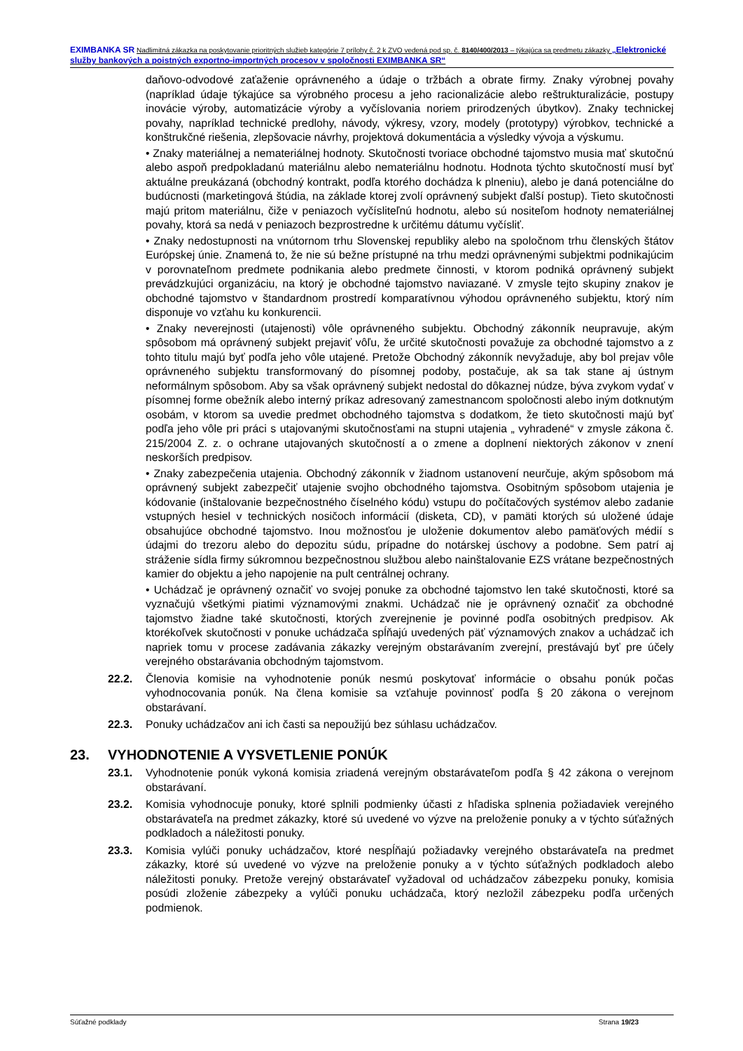EXIMBANKA SR Nadlimitná zákazka na poskytovanie prioritných služieb kategórie 7 prílohy č. 2 k ZVO vedená pod sp. č. 8140/400/2013 – týkajúca sa predmetu zákazky „Elektronické služby bankových a poistných exportno-importných procesov v spoločnosti EXIMBANKA SR“
daňovo-odvodové zaťaženie oprávneného a údaje o tržbách a obrate firmy. Znaky výrobnej povahy (napríklad údaje týkajúce sa výrobného procesu a jeho racionalizácie alebo reštrukturalizácie, postupy inovácie výroby, automatizácie výroby a vyčíslovania noriem prirodzených úbytkov). Znaky technickej povahy, napríklad technické predlohy, návody, výkresy, vzory, modely (prototypy) výrobkov, technické a konštrukčné riešenia, zlepšovacie návrhy, projektová dokumentácia a výsledky vývoja a výskumu.
• Znaky materiálnej a nemateriálnej hodnoty. Skutočnosti tvoriace obchodné tajomstvo musia mať skutočnú alebo aspoň predpokladanú materiálnu alebo nemateriálnu hodnotu. Hodnota týchto skutočností musí byť aktuálne preukázaná (obchodný kontrakt, podľa ktorého dochádza k plneniu), alebo je daná potenciálne do budúcnosti (marketingová štúdia, na základe ktorej zvolí oprávnený subjekt ďalší postup). Tieto skutočnosti majú pritom materiálnu, čiže v peniazoch vyčísliteľnú hodnotu, alebo sú nositeľom hodnoty nemateriálnej povahy, ktorá sa nedá v peniazoch bezprostredne k určitému dátumu vyčísliť.
• Znaky nedostupnosti na vnútornom trhu Slovenskej republiky alebo na spoločnom trhu členských štátov Európskej únie. Znamená to, že nie sú bežne prístupné na trhu medzi oprávnenými subjektmi podnikajúcim v porovnateľnom predmete podnikania alebo predmete činnosti, v ktorom podniká oprávnený subjekt prevádzkujúci organizáciu, na ktorý je obchodné tajomstvo naviazané. V zmysle tejto skupiny znakov je obchodné tajomstvo v štandardnom prostredí komparatívnou výhodou oprávneného subjektu, ktorý ním disponuje vo vzťahu ku konkurencii.
• Znaky neverejnosti (utajenosti) vôle oprávneného subjektu. Obchodný zákonník neupravuje, akým spôsobom má oprávnený subjekt prejaviť vôľu, že určité skutočnosti považuje za obchodné tajomstvo a z tohto titulu majú byť podľa jeho vôle utajené. Pretože Obchodný zákonník nevyžaduje, aby bol prejav vôle oprávneného subjektu transformovaný do písomnej podoby, postačuje, ak sa tak stane aj ústnym neformálnym spôsobom. Aby sa však oprávnený subjekt nedostal do dôkaznej núdze, býva zvykom vydať v písomnej forme obežník alebo interný príkaz adresovaný zamestnancom spoločnosti alebo iným dotknutým osobám, v ktorom sa uvedie predmet obchodného tajomstva s dodatkom, že tieto skutočnosti majú byť podľa jeho vôle pri práci s utajovanými skutočnosťami na stupni utajenia „ vyhradené“ v zmysle zákona č. 215/2004 Z. z. o ochrane utajovaných skutočností a o zmene a doplnení niektorých zákonov v znení neskorších predpisov.
• Znaky zabezpečenia utajenia. Obchodný zákonník v žiadnom ustanovení neurčuje, akým spôsobom má oprávnený subjekt zabezpečiť utajenie svojho obchodného tajomstva. Osobitným spôsobom utajenia je kódovanie (inštalovanie bezpečnostného číselného kódu) vstupu do počítačových systémov alebo zadanie vstupných hesiel v technických nosičoch informácií (disketa, CD), v pamäti ktorých sú uložené údaje obsahujúce obchodné tajomstvo. Inou možnosťou je uloženie dokumentov alebo pamäťových médií s údajmi do trezoru alebo do depozitu súdu, prípadne do notárskej úschovy a podobne. Sem patrí aj stráženie sídla firmy súkromnou bezpečnostnou službou alebo nainštalovanie EZS vrátane bezpečnostných kamier do objektu a jeho napojenie na pult centrálnej ochrany.
• Uchádzač je oprávnený označiť vo svojej ponuke za obchodné tajomstvo len také skutočnosti, ktoré sa vyznačujú všetkými piatimi významovými znakmi. Uchádzač nie je oprávnený označiť za obchodné tajomstvo žiadne také skutočnosti, ktorých zverejnenie je povinné podľa osobitných predpisov. Ak ktorékoľvek skutočnosti v ponuke uchádzača spĺňajú uvedených päť významových znakov a uchádzač ich napriek tomu v procese zadávania zákazky verejným obstarávaním zverejní, prestávajú byť pre účely verejného obstarávania obchodným tajomstvom.
22.2. Členovia komisie na vyhodnotenie ponúk nesmú poskytovať informácie o obsahu ponúk počas vyhodnocovania ponúk. Na člena komisie sa vzťahuje povinnosť podľa § 20 zákona o verejnom obstarávaní.
22.3. Ponuky uchádzačov ani ich časti sa nepoužijú bez súhlasu uchádzačov.
23. VYHODNOTENIE A VYSVETLENIE PONÚK
23.1. Vyhodnotenie ponúk vykoná komisia zriadená verejným obstarávateľom podľa § 42 zákona o verejnom obstarávaní.
23.2. Komisia vyhodnocuje ponuky, ktoré splnili podmienky účasti z hľadiska splnenia požiadaviek verejného obstarávateľa na predmet zákazky, ktoré sú uvedené vo výzve na preloženie ponuky a v týchto súťažných podkladoch a náležitosti ponuky.
23.3. Komisia vylúči ponuky uchádzačov, ktoré nespĺňajú požiadavky verejného obstarávateľa na predmet zákazky, ktoré sú uvedené vo výzve na preloženie ponuky a v týchto súťažných podkladoch alebo náležitosti ponuky. Pretože verejný obstarávateľ vyžadoval od uchádzačov zábezpeku ponuky, komisia posúdi zloženie zábezpeky a vylúči ponuku uchádzača, ktorý nezložil zábezpeku podľa určených podmienok.
Súťažné podklady Strana 19/23